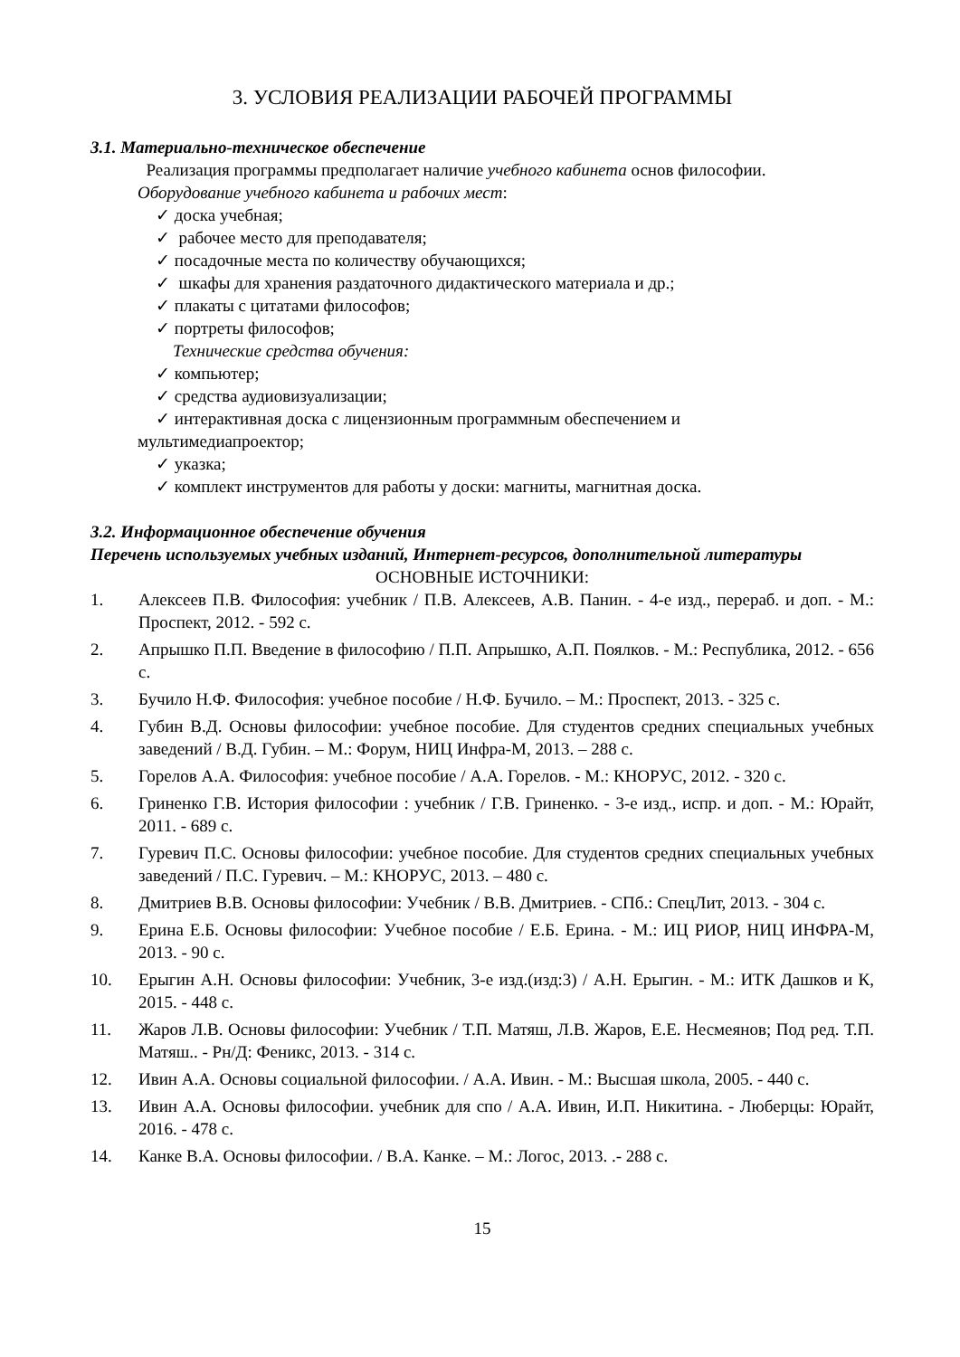3. УСЛОВИЯ РЕАЛИЗАЦИИ РАБОЧЕЙ ПРОГРАММЫ
3.1. Материально-техническое обеспечение
Реализация программы предполагает наличие учебного кабинета основ философии.
Оборудование учебного кабинета и рабочих мест:
✓ доска учебная;
✓ рабочее место для преподавателя;
✓ посадочные места по количеству обучающихся;
✓ шкафы для хранения раздаточного дидактического материала и др.;
✓ плакаты с цитатами философов;
✓ портреты философов;
Технические средства обучения:
✓ компьютер;
✓ средства аудиовизуализации;
✓ интерактивная доска с лицензионным программным обеспечением и
мультимедиапроектор;
✓ указка;
✓ комплект инструментов для работы у доски: магниты, магнитная доска.
3.2. Информационное обеспечение обучения
Перечень используемых учебных изданий, Интернет-ресурсов, дополнительной литературы
ОСНОВНЫЕ ИСТОЧНИКИ:
1. Алексеев П.В. Философия: учебник / П.В. Алексеев, А.В. Панин. - 4-е изд., перераб. и доп. - М.: Проспект, 2012. - 592 с.
2. Апрышко П.П. Введение в философию / П.П. Апрышко, А.П. Поялков. - М.: Республика, 2012. - 656 с.
3. Бучило Н.Ф. Философия: учебное пособие / Н.Ф. Бучило. – М.: Проспект, 2013. - 325 с.
4. Губин В.Д. Основы философии: учебное пособие. Для студентов средних специальных учебных заведений / В.Д. Губин. – М.: Форум, НИЦ Инфра-М, 2013. – 288 с.
5. Горелов А.А. Философия: учебное пособие / А.А. Горелов. - М.: КНОРУС, 2012. - 320 с.
6. Гриненко Г.В. История философии : учебник / Г.В. Гриненко. - 3-е изд., испр. и доп. - М.: Юрайт, 2011. - 689 с.
7. Гуревич П.С. Основы философии: учебное пособие. Для студентов средних специальных учебных заведений / П.С. Гуревич. – М.: КНОРУС, 2013. – 480 с.
8. Дмитриев В.В. Основы философии: Учебник / В.В. Дмитриев. - СПб.: СпецЛит, 2013. - 304 с.
9. Ерина Е.Б. Основы философии: Учебное пособие / Е.Б. Ерина. - М.: ИЦ РИОР, НИЦ ИНФРА-М, 2013. - 90 с.
10. Ерыгин А.Н. Основы философии: Учебник, 3-е изд.(изд:3) / А.Н. Ерыгин. - М.: ИТК Дашков и К, 2015. - 448 с.
11. Жаров Л.В. Основы философии: Учебник / Т.П. Матяш, Л.В. Жаров, Е.Е. Несмеянов; Под ред. Т.П. Матяш.. - Рн/Д: Феникс, 2013. - 314 с.
12. Ивин А.А. Основы социальной философии. / А.А. Ивин. - М.: Высшая школа, 2005. - 440 с.
13. Ивин А.А. Основы философии. учебник для спо / А.А. Ивин, И.П. Никитина. - Люберцы: Юрайт, 2016. - 478 с.
14. Канке В.А. Основы философии. / В.А. Канке. – М.: Логос, 2013. .- 288 с.
15